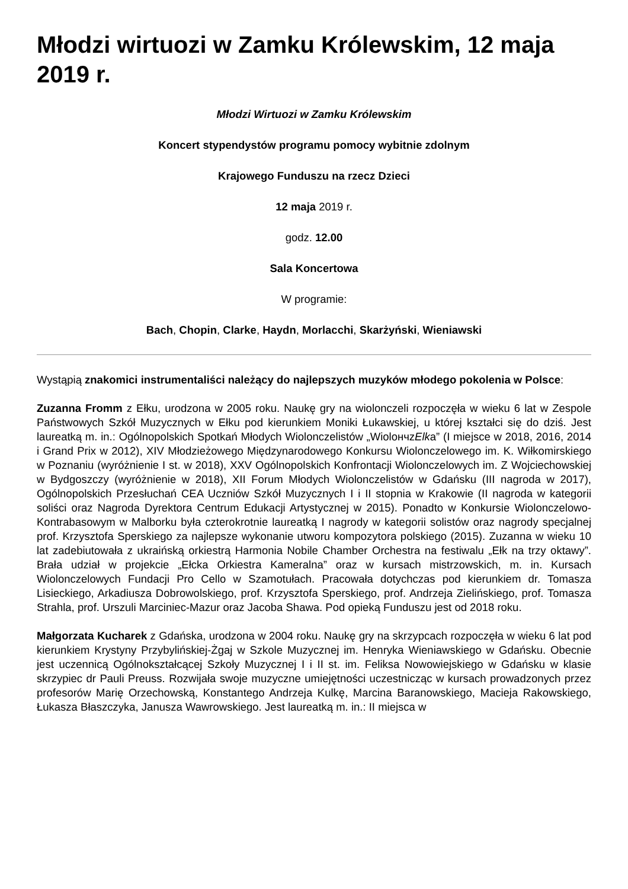Młodzi wirtuozi w Zamku Królewskim, 12 maja 2019 r.
Młodzi Wirtuozi w Zamku Królewskim
Koncert stypendystów programu pomocy wybitnie zdolnym
Krajowego Funduszu na rzecz Dzieci
12 maja 2019 r.
godz. 12.00
Sala Koncertowa
W programie:
Bach, Chopin, Clarke, Haydn, Morlacchi, Skarżyński, Wieniawski
Wystąpią znakomici instrumentaliści należący do najlepszych muzyków młodego pokolenia w Polsce:
Zuzanna Fromm z Ełku, urodzona w 2005 roku. Naukę gry na wiolonczeli rozpoczęła w wieku 6 lat w Zespole Państwowych Szkół Muzycznych w Ełku pod kierunkiem Moniki Łukawskiej, u której kształci się do dziś. Jest laureatką m. in.: Ogólnopolskich Spotkań Młodych Wiolonczelistów „WiolончzElka” (I miejsce w 2018, 2016, 2014 i Grand Prix w 2012), XIV Młodzieżowego Międzynarodowego Konkursu Wiolonczelowego im. K. Wiłkomirskiego w Poznaniu (wyróżnienie I st. w 2018), XXV Ogólnopolskich Konfrontacji Wiolonczelowych im. Z Wojciechowskiej w Bydgoszczy (wyróżnienie w 2018), XII Forum Młodych Wiolonczelistów w Gdańsku (III nagroda w 2017), Ogólnopolskich Przesłuchań CEA Uczniów Szkół Muzycznych I i II stopnia w Krakowie (II nagroda w kategorii soliści oraz Nagroda Dyrektora Centrum Edukacji Artystycznej w 2015). Ponadto w Konkursie Wiolonczelowo-Kontrabasowym w Malborku była czterokrotnie laureatką I nagrody w kategorii solistów oraz nagrody specjalnej prof. Krzysztofa Sperskiego za najlepsze wykonanie utworu kompozytora polskiego (2015). Zuzanna w wieku 10 lat zadebiutowała z ukraińską orkiestrą Harmonia Nobile Chamber Orchestra na festiwalu „Ełk na trzy oktawy”. Brała udział w projekcie „Ełcka Orkiestra Kameralna” oraz w kursach mistrzowskich, m. in. Kursach Wiolonczelowych Fundacji Pro Cello w Szamotułach. Pracowała dotychczas pod kierunkiem dr. Tomasza Lisieckiego, Arkadiusza Dobrowolskiego, prof. Krzysztofa Sperskiego, prof. Andrzeja Zielińskiego, prof. Tomasza Strahla, prof. Urszuli Marciniec-Mazur oraz Jacoba Shawa. Pod opieką Funduszu jest od 2018 roku.
Małgorzata Kucharek z Gdańska, urodzona w 2004 roku. Naukę gry na skrzypcach rozpoczęła w wieku 6 lat pod kierunkiem Krystyny Przybylińskiej-Żgaj w Szkole Muzycznej im. Henryka Wieniawskiego w Gdańsku. Obecnie jest uczennicą Ogólnokształcącej Szkoły Muzycznej I i II st. im. Feliksa Nowowiejskiego w Gdańsku w klasie skrzypiec dr Pauli Preuss. Rozwijała swoje muzyczne umiejętności uczestnicząc w kursach prowadzonych przez profesorów Marię Orzechowską, Konstantego Andrzeja Kulkę, Marcina Baranowskiego, Macieja Rakowskiego, Łukasza Błaszczyka, Janusza Wawrowskiego. Jest laureatką m. in.: II miejsca w